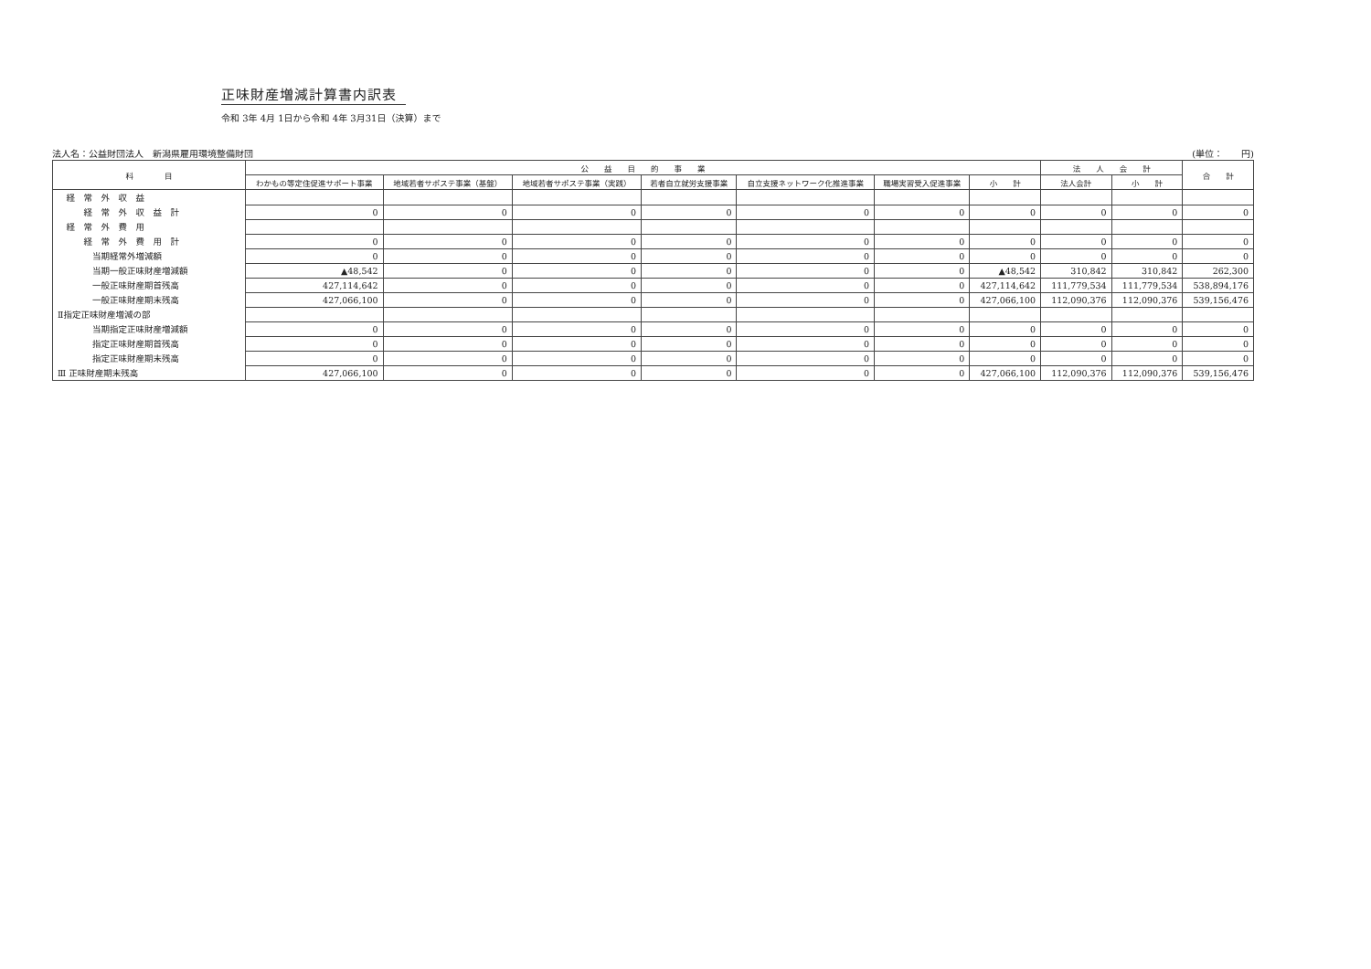正味財産増減計算書内訳表
令和 3年 4月 1日から令和 4年 3月31日（決算）まで
法人名：公益財団法人　新潟県雇用環境整備財団 (単位：　　円)
| 科 目 | 公 益 目 的 事 業 | | | | | | | 法 人 会 計 | | 合 計 |
| --- | --- | --- | --- | --- | --- | --- | --- | --- | --- | --- |
| | わかもの等定住促進サポート事業 | 地域若者サポステ事業（基盤） | 地域若者サポステ事業（実践） | 若者自立就労支援事業 | 自立支援ネットワーク化推進事業 | 職場実習受入促進事業 | 小 計 | 法人会計 | 小 計 | |
| 経 常 外 収 益 | | | | | | | | | | |
| 経 常 外 収 益 計 | 0 | 0 | 0 | 0 | 0 | 0 | 0 | 0 | 0 | 0 |
| 経 常 外 費 用 | | | | | | | | | | |
| 経 常 外 費 用 計 | 0 | 0 | 0 | 0 | 0 | 0 | 0 | 0 | 0 | 0 |
| 当期経常外増減額 | 0 | 0 | 0 | 0 | 0 | 0 | 0 | 0 | 0 | 0 |
| 当期一般正味財産増減額 | ▲48,542 | 0 | 0 | 0 | 0 | 0 | ▲48,542 | 310,842 | 310,842 | 262,300 |
| 一般正味財産期首残高 | 427,114,642 | 0 | 0 | 0 | 0 | 0 | 427,114,642 | 111,779,534 | 111,779,534 | 538,894,176 |
| 一般正味財産期末残高 | 427,066,100 | 0 | 0 | 0 | 0 | 0 | 427,066,100 | 112,090,376 | 112,090,376 | 539,156,476 |
| Ⅱ指定正味財産増減の部 | | | | | | | | | | |
| 当期指定正味財産増減額 | 0 | 0 | 0 | 0 | 0 | 0 | 0 | 0 | 0 | 0 |
| 指定正味財産期首残高 | 0 | 0 | 0 | 0 | 0 | 0 | 0 | 0 | 0 | 0 |
| 指定正味財産期末残高 | 0 | 0 | 0 | 0 | 0 | 0 | 0 | 0 | 0 | 0 |
| Ⅲ 正味財産期末残高 | 427,066,100 | 0 | 0 | 0 | 0 | 0 | 427,066,100 | 112,090,376 | 112,090,376 | 539,156,476 |